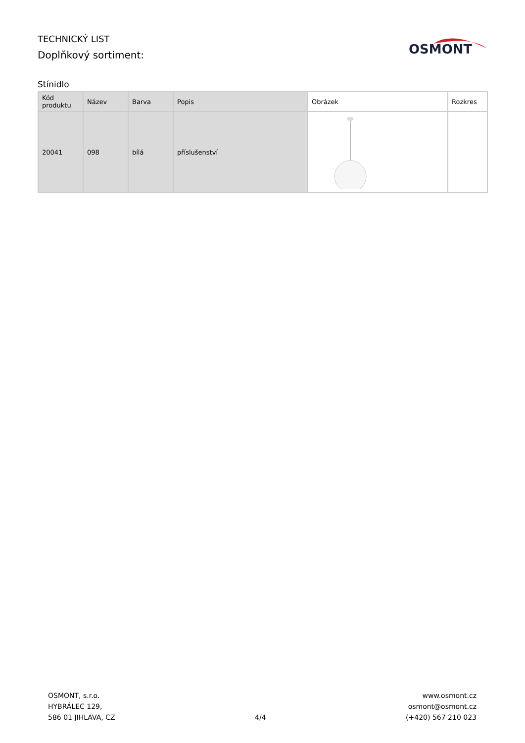TECHNICKÝ LIST
Doplňkový sortiment:
OSMONT
Stínidlo
| Kód produktu | Název | Barva | Popis | Obrázek | Rozkres |
| --- | --- | --- | --- | --- | --- |
| 20041 | 098 | bílá | příslušenství | | |
OSMONT, s.r.o.
HYBRÁLEC 129,
586 01 JIHLAVA, CZ
4/4
www.osmont.cz
osmont@osmont.cz
(+420) 567 210 023